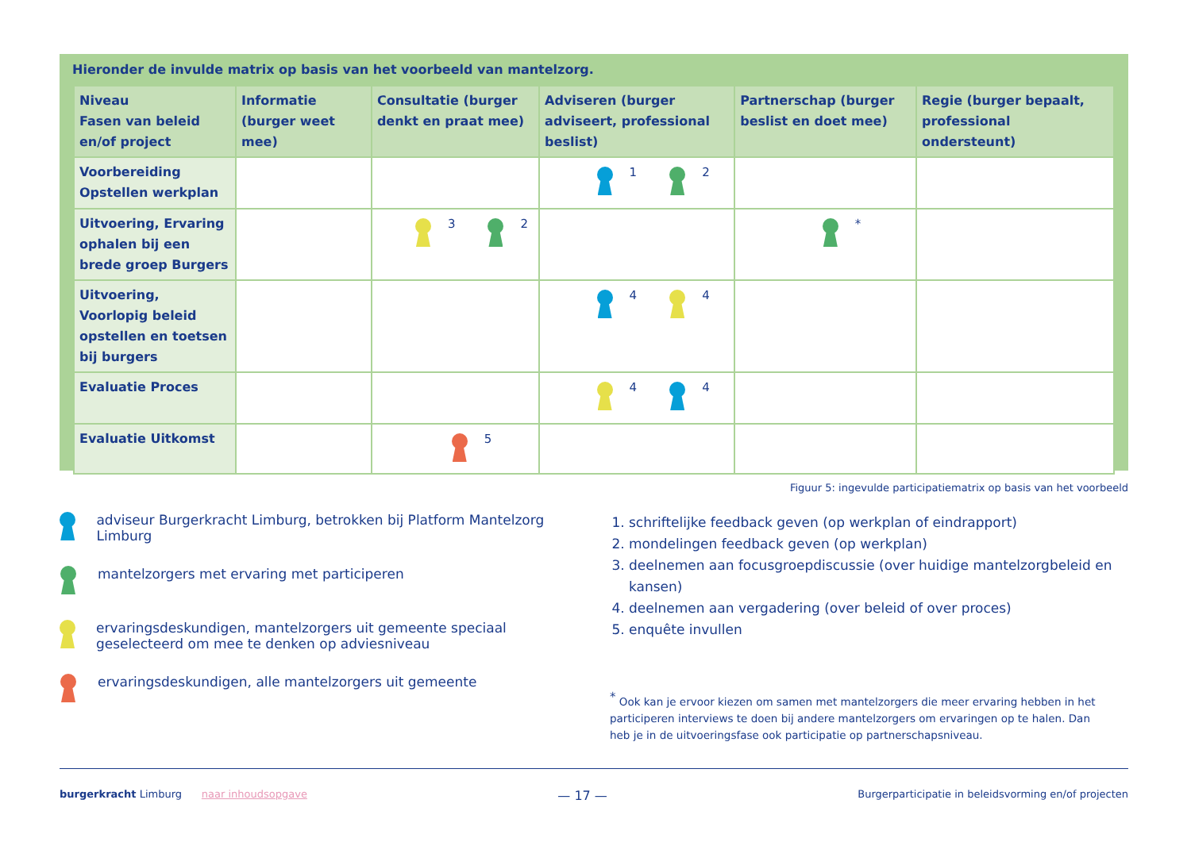Hieronder de invulde matrix op basis van het voorbeeld van mantelzorg.
| Niveau Fasen van beleid en/of project | Informatie (burger weet mee) | Consultatie (burger denkt en praat mee) | Adviseren (burger adviseert, professional beslist) | Partnerschap (burger beslist en doet mee) | Regie (burger bepaalt, professional ondersteunt) |
| --- | --- | --- | --- | --- | --- |
| Voorbereiding Opstellen werkplan | | | <sup>1</sup> <sup>2</sup> | | |
| Uitvoering, Ervaring ophalen bij een brede groep Burgers | | <sup>3</sup> <sup>2</sup> | | <sup>*</sup> | |
| Uitvoering, Voorlopig beleid opstellen en toetsen bij burgers | | | <sup>4</sup> <sup>4</sup> | | |
| Evaluatie Proces | | | <sup>4</sup> <sup>4</sup> | | |
| Evaluatie Uitkomst | | <sup>5</sup> | | | |
Figuur 5: ingevulde participatiematrix op basis van het voorbeeld
adviseur Burgerkracht Limburg, betrokken bij Platform Mantelzorg Limburg
mantelzorgers met ervaring met participeren
ervaringsdeskundigen, mantelzorgers uit gemeente speciaal geselecteerd om mee te denken op adviesniveau
ervaringsdeskundigen, alle mantelzorgers uit gemeente
1. schriftelijke feedback geven (op werkplan of eindrapport)
2. mondelingen feedback geven (op werkplan)
3. deelnemen aan focusgroepdiscussie (over huidige mantelzorgbeleid en kansen)
4. deelnemen aan vergadering (over beleid of over proces)
5. enquête invullen
<sup>*</sup> Ook kan je ervoor kiezen om samen met mantelzorgers die meer ervaring hebben in het participeren interviews te doen bij andere mantelzorgers om ervaringen op te halen. Dan heb je in de uitvoeringsfase ook participatie op partnerschapsniveau.
burgerkracht Limburg naar inhoudsopgave — 17 — Burgerparticipatie in beleidsvorming en/of projecten